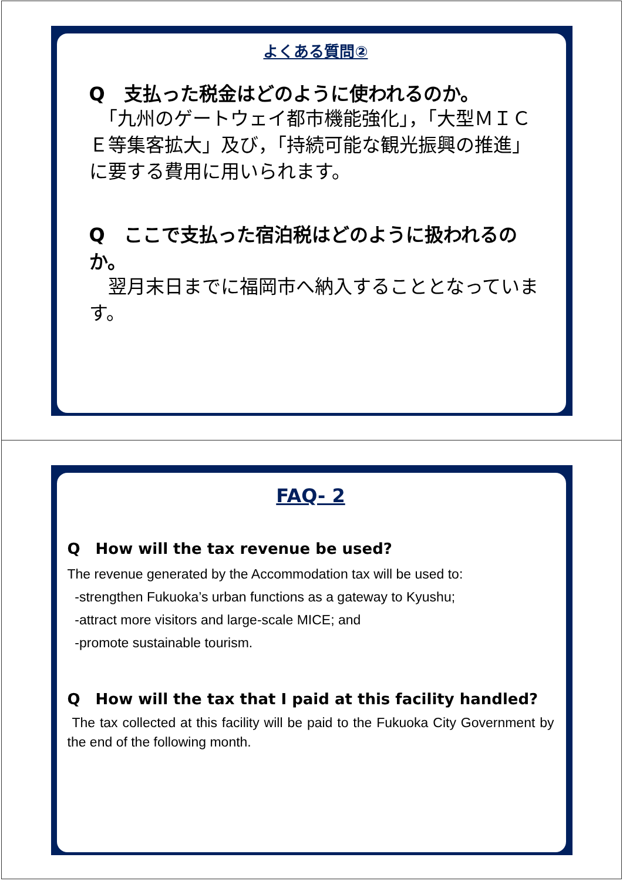よくある質問②
Q　支払った税金はどのように使われるのか。
　「九州のゲートウェイ都市機能強化」，「大型ＭＩＣＥ等集客拡大」及び，「持続可能な観光振興の推進」に要する費用に用いられます。
Q　ここで支払った宿泊税はどのように扱われるのか。
　翌月末日までに福岡市へ納入することとなっています。
FAQ- 2
Q　How will the tax revenue be used?
The revenue generated by the Accommodation tax will be used to:
-strengthen Fukuoka’s urban functions as a gateway to Kyushu;
-attract more visitors and large-scale MICE; and
-promote sustainable tourism.
Q　How will the tax that I paid at this facility handled?
The tax collected at this facility will be paid to the Fukuoka City Government by the end of the following month.